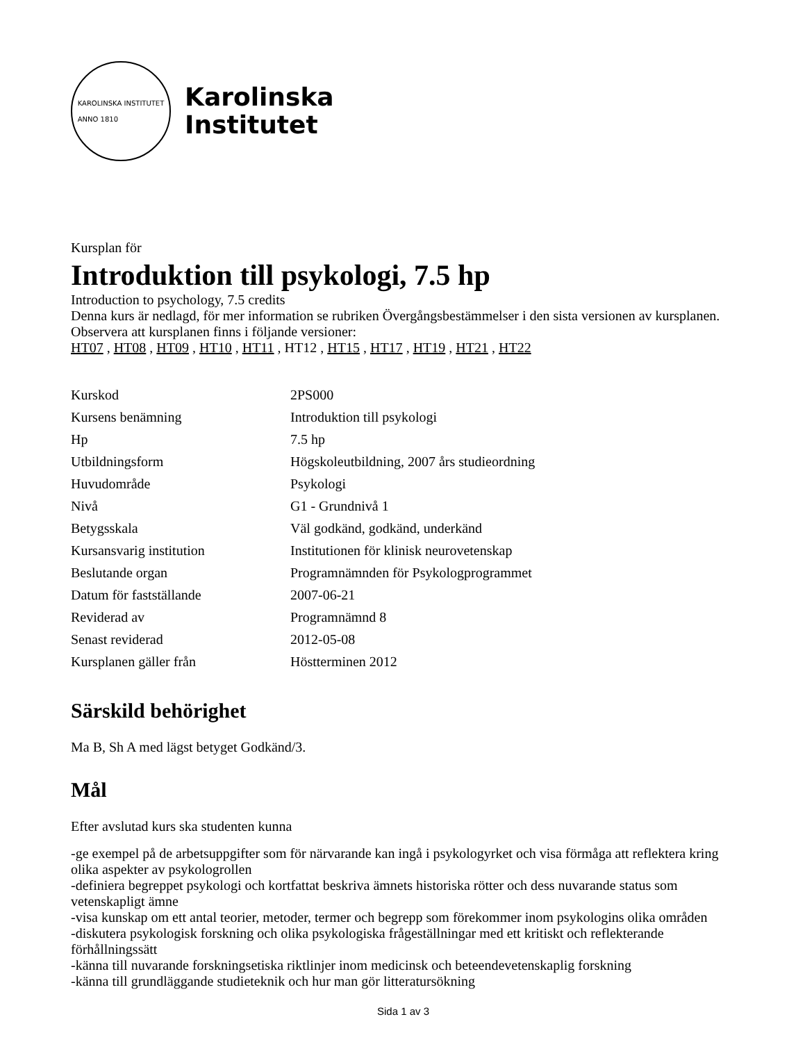KAROLINSKA INSTITUTET
ANNO 1810
Karolinska
Institutet
Kursplan för
Introduktion till psykologi, 7.5 hp
Introduction to psychology, 7.5 credits
Denna kurs är nedlagd, för mer information se rubriken Övergångsbestämmelser i den sista versionen av kursplanen.
Observera att kursplanen finns i följande versioner:
HT07 , HT08 , HT09 , HT10 , HT11 , HT12 , HT15 , HT17 , HT19 , HT21 , HT22
| Kurskod | 2PS000 |
| Kursens benämning | Introduktion till psykologi |
| Hp | 7.5 hp |
| Utbildningsform | Högskoleutbildning, 2007 års studieordning |
| Huvudområde | Psykologi |
| Nivå | G1 - Grundnivå 1 |
| Betygsskala | Väl godkänd, godkänd, underkänd |
| Kursansvarig institution | Institutionen för klinisk neurovetenskap |
| Beslutande organ | Programnämnden för Psykologprogrammet |
| Datum för fastställande | 2007-06-21 |
| Reviderad av | Programnämnd 8 |
| Senast reviderad | 2012-05-08 |
| Kursplanen gäller från | Höstterminen 2012 |
Särskild behörighet
Ma B, Sh A med lägst betyget Godkänd/3.
Mål
Efter avslutad kurs ska studenten kunna
-ge exempel på de arbetsuppgifter som för närvarande kan ingå i psykologyrket och visa förmåga att reflektera kring olika aspekter av psykologrollen
-definiera begreppet psykologi och kortfattat beskriva ämnets historiska rötter och dess nuvarande status som vetenskapligt ämne
-visa kunskap om ett antal teorier, metoder, termer och begrepp som förekommer inom psykologins olika områden
-diskutera psykologisk forskning och olika psykologiska frågeställningar med ett kritiskt och reflekterande förhållningssätt
-känna till nuvarande forskningsetiska riktlinjer inom medicinsk och beteendevetenskaplig forskning
-känna till grundläggande studieteknik och hur man gör litteratursökning
Sida 1 av 3